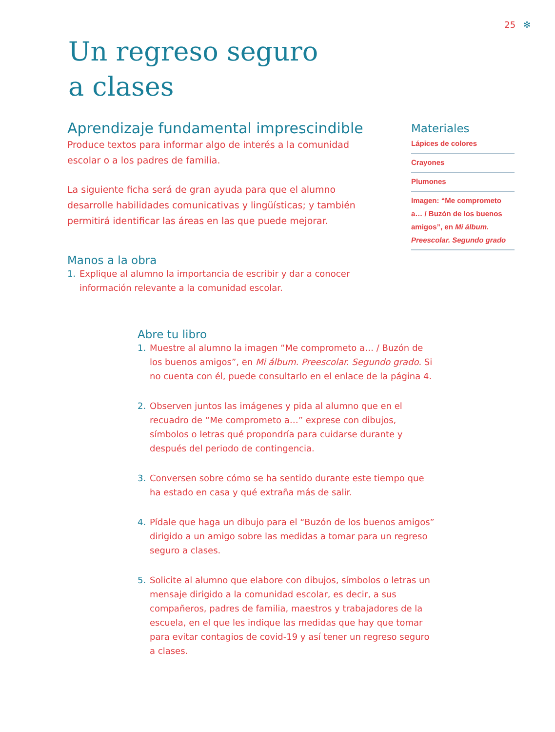25 ✻
Un regreso seguro
a clases
Aprendizaje fundamental imprescindible
Produce textos para informar algo de interés a la comunidad escolar o a los padres de familia.
La siguiente ficha será de gran ayuda para que el alumno desarrolle habilidades comunicativas y lingüísticas; y también permitirá identificar las áreas en las que puede mejorar.
Manos a la obra
1. Explique al alumno la importancia de escribir y dar a conocer información relevante a la comunidad escolar.
Materiales
Lápices de colores
Crayones
Plumones
Imagen: “Me comprometo a… / Buzón de los buenos amigos”, en Mi álbum. Preescolar. Segundo grado
Abre tu libro
1. Muestre al alumno la imagen “Me comprometo a… / Buzón de los buenos amigos”, en Mi álbum. Preescolar. Segundo grado. Si no cuenta con él, puede consultarlo en el enlace de la página 4.
2. Observen juntos las imágenes y pida al alumno que en el recuadro de “Me comprometo a…” exprese con dibujos, símbolos o letras qué propondría para cuidarse durante y después del periodo de contingencia.
3. Conversen sobre cómo se ha sentido durante este tiempo que ha estado en casa y qué extraña más de salir.
4. Pídale que haga un dibujo para el “Buzón de los buenos amigos” dirigido a un amigo sobre las medidas a tomar para un regreso seguro a clases.
5. Solicite al alumno que elabore con dibujos, símbolos o letras un mensaje dirigido a la comunidad escolar, es decir, a sus compañeros, padres de familia, maestros y trabajadores de la escuela, en el que les indique las medidas que hay que tomar para evitar contagios de covid-19 y así tener un regreso seguro a clases.